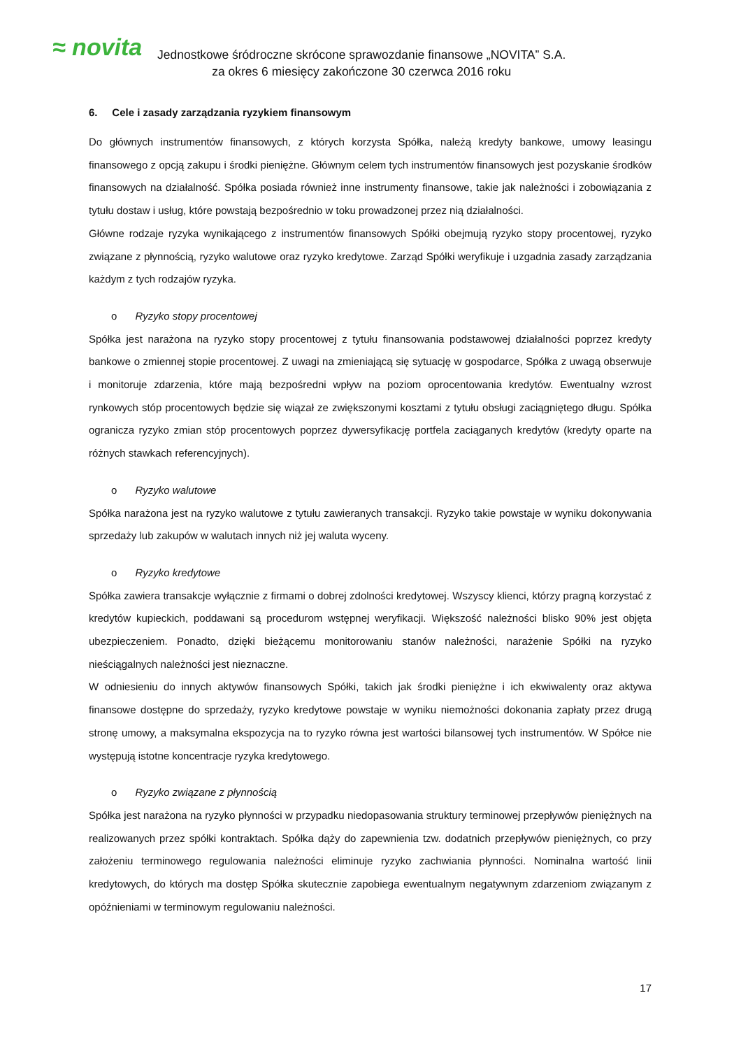≈ novita
Jednostkowe śródroczne skrócone sprawozdanie finansowe „NOVITA” S.A.
za okres 6 miesięcy zakończone 30 czerwca 2016 roku
6. Cele i zasady zarządzania ryzykiem finansowym
Do głównych instrumentów finansowych, z których korzysta Spółka, należą kredyty bankowe, umowy leasingu finansowego z opcją zakupu i środki pieniężne. Głównym celem tych instrumentów finansowych jest pozyskanie środków finansowych na działalność. Spółka posiada również inne instrumenty finansowe, takie jak należności i zobowiązania z tytułu dostaw i usług, które powstają bezpośrednio w toku prowadzonej przez nią działalności.
Główne rodzaje ryzyka wynikającego z instrumentów finansowych Spółki obejmują ryzyko stopy procentowej, ryzyko związane z płynnością, ryzyko walutowe oraz ryzyko kredytowe. Zarząd Spółki weryfikuje i uzgadnia zasady zarządzania każdym z tych rodzajów ryzyka.
o Ryzyko stopy procentowej
Spółka jest narażona na ryzyko stopy procentowej z tytułu finansowania podstawowej działalności poprzez kredyty bankowe o zmiennej stopie procentowej. Z uwagi na zmieniającą się sytuację w gospodarce, Spółka z uwagą obserwuje i monitoruje zdarzenia, które mają bezpośredni wpływ na poziom oprocentowania kredytów. Ewentualny wzrost rynkowych stóp procentowych będzie się wiązał ze zwiększonymi kosztami z tytułu obsługi zaciągniętego długu. Spółka ogranicza ryzyko zmian stóp procentowych poprzez dywersyfikację portfela zaciąganych kredytów (kredyty oparte na różnych stawkach referencyjnych).
o Ryzyko walutowe
Spółka narażona jest na ryzyko walutowe z tytułu zawieranych transakcji. Ryzyko takie powstaje w wyniku dokonywania sprzedaży lub zakupów w walutach innych niż jej waluta wyceny.
o Ryzyko kredytowe
Spółka zawiera transakcje wyłącznie z firmami o dobrej zdolności kredytowej. Wszyscy klienci, którzy pragną korzystać z kredytów kupieckich, poddawani są procedurom wstępnej weryfikacji. Większość należności blisko 90% jest objęta ubezpieczeniem. Ponadto, dzięki bieżącemu monitorowaniu stanów należności, narażenie Spółki na ryzyko nieściągalnych należności jest nieznaczne.
W odniesieniu do innych aktywów finansowych Spółki, takich jak środki pieniężne i ich ekwiwalenty oraz aktywa finansowe dostępne do sprzedaży, ryzyko kredytowe powstaje w wyniku niemożności dokonania zapłaty przez drugą stronę umowy, a maksymalna ekspozycja na to ryzyko równa jest wartości bilansowej tych instrumentów. W Spółce nie występują istotne koncentracje ryzyka kredytowego.
o Ryzyko związane z płynnością
Spółka jest narażona na ryzyko płynności w przypadku niedopasowania struktury terminowej przepływów pieniężnych na realizowanych przez spółki kontraktach. Spółka dąży do zapewnienia tzw. dodatnich przepływów pieniężnych, co przy założeniu terminowego regulowania należności eliminuje ryzyko zachwiania płynności. Nominalna wartość linii kredytowych, do których ma dostęp Spółka skutecznie zapobiega ewentualnym negatywnym zdarzeniom związanym z opóźnieniami w terminowym regulowaniu należności.
17